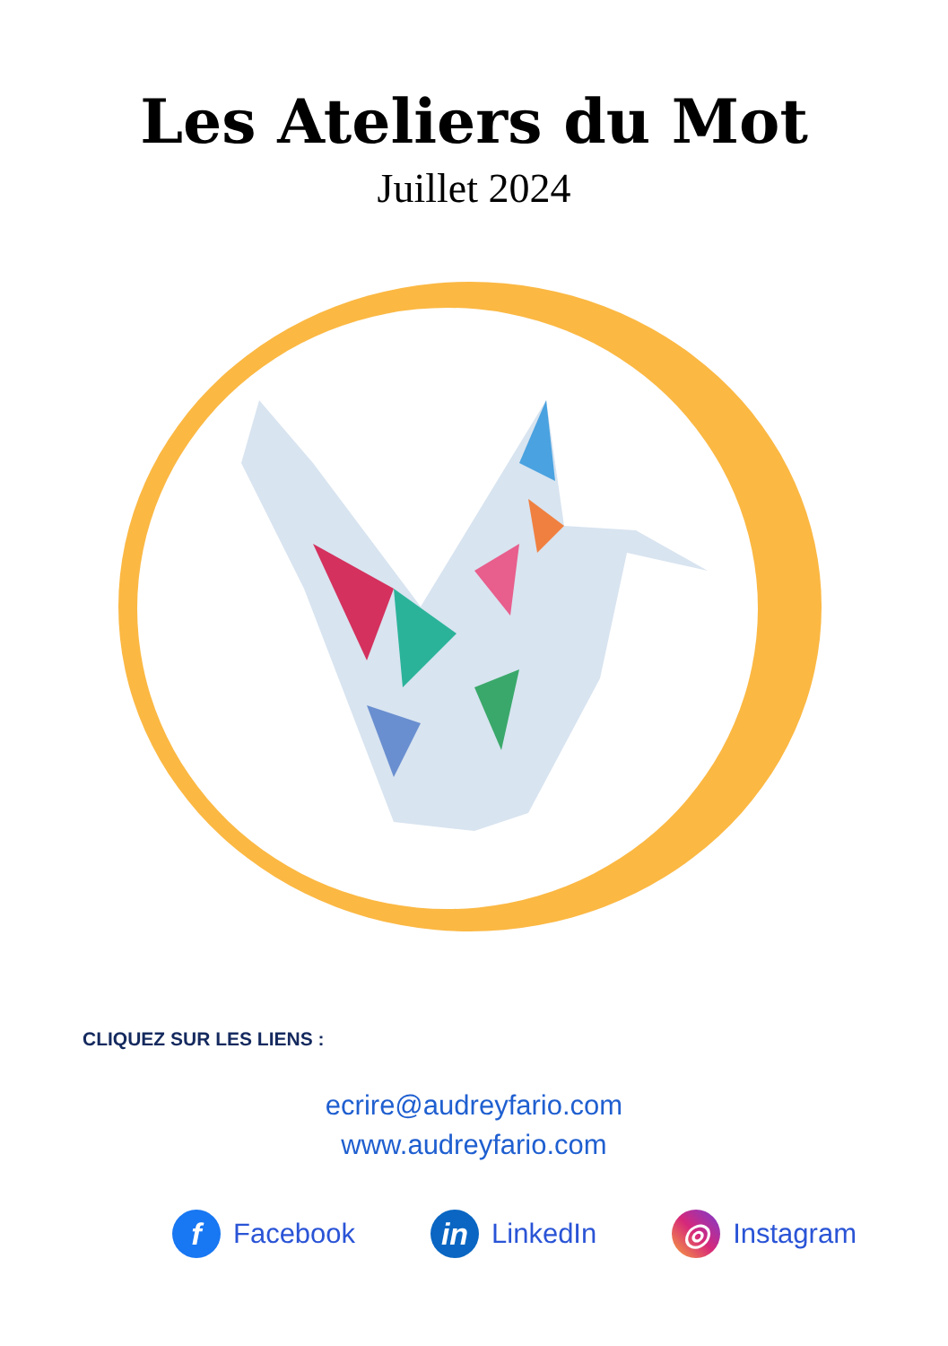Les Ateliers du Mot
Juillet 2024
CLIQUEZ SUR LES LIENS :
ecrire@audreyfario.com
www.audreyfario.com
f Facebook in LinkedIn ◎ Instagram